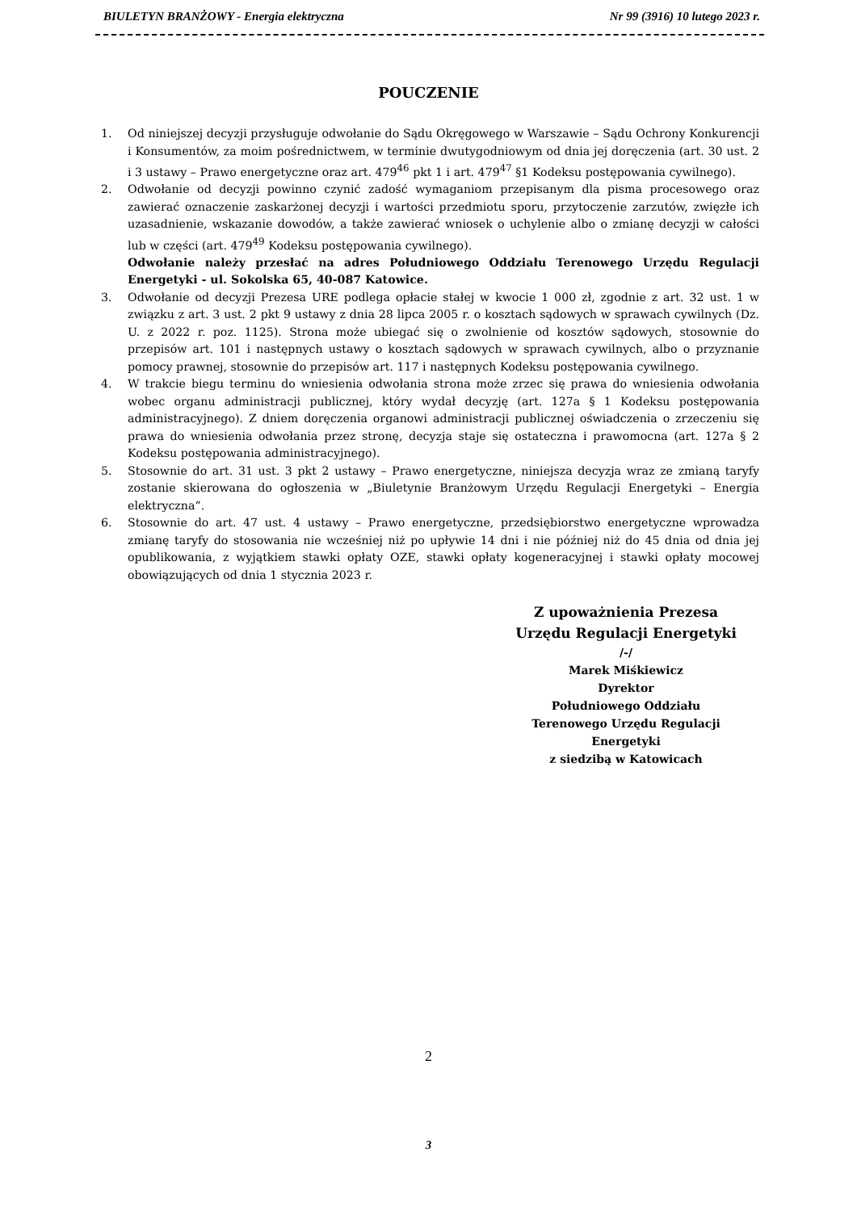BIULETYN BRANŻOWY - Energia elektryczna Nr 99 (3916) 10 lutego 2023 r.
POUCZENIE
1. Od niniejszej decyzji przysługuje odwołanie do Sądu Okręgowego w Warszawie – Sądu Ochrony Konkurencji i Konsumentów, za moim pośrednictwem, w terminie dwutygodniowym od dnia jej doręczenia (art. 30 ust. 2 i 3 ustawy – Prawo energetyczne oraz art. 479<sup>46</sup> pkt 1 i art. 479<sup>47</sup> §1 Kodeksu postępowania cywilnego).
2. Odwołanie od decyzji powinno czynić zadość wymaganiom przepisanym dla pisma procesowego oraz zawierać oznaczenie zaskarżonej decyzji i wartości przedmiotu sporu, przytoczenie zarzutów, zwięzłe ich uzasadnienie, wskazanie dowodów, a także zawierać wniosek o uchylenie albo o zmianę decyzji w całości lub w części (art. 479<sup>49</sup> Kodeksu postępowania cywilnego).
Odwołanie należy przesłać na adres Południowego Oddziału Terenowego Urzędu Regulacji Energetyki - ul. Sokolska 65, 40-087 Katowice.
3. Odwołanie od decyzji Prezesa URE podlega opłacie stałej w kwocie 1 000 zł, zgodnie z art. 32 ust. 1 w związku z art. 3 ust. 2 pkt 9 ustawy z dnia 28 lipca 2005 r. o kosztach sądowych w sprawach cywilnych (Dz. U. z 2022 r. poz. 1125). Strona może ubiegać się o zwolnienie od kosztów sądowych, stosownie do przepisów art. 101 i następnych ustawy o kosztach sądowych w sprawach cywilnych, albo o przyznanie pomocy prawnej, stosownie do przepisów art. 117 i następnych Kodeksu postępowania cywilnego.
4. W trakcie biegu terminu do wniesienia odwołania strona może zrzec się prawa do wniesienia odwołania wobec organu administracji publicznej, który wydał decyzję (art. 127a § 1 Kodeksu postępowania administracyjnego). Z dniem doręczenia organowi administracji publicznej oświadczenia o zrzeczeniu się prawa do wniesienia odwołania przez stronę, decyzja staje się ostateczna i prawomocna (art. 127a § 2 Kodeksu postępowania administracyjnego).
5. Stosownie do art. 31 ust. 3 pkt 2 ustawy – Prawo energetyczne, niniejsza decyzja wraz ze zmianą taryfy zostanie skierowana do ogłoszenia w „Biuletynie Branżowym Urzędu Regulacji Energetyki – Energia elektryczna”.
6. Stosownie do art. 47 ust. 4 ustawy – Prawo energetyczne, przedsiębiorstwo energetyczne wprowadza zmianę taryfy do stosowania nie wcześniej niż po upływie 14 dni i nie później niż do 45 dnia od dnia jej opublikowania, z wyjątkiem stawki opłaty OZE, stawki opłaty kogeneracyjnej i stawki opłaty mocowej obowiązujących od dnia 1 stycznia 2023 r.
Z upoważnienia Prezesa
Urzędu Regulacji Energetyki
/-/
Marek Miśkiewicz
Dyrektor
Południowego Oddziału
Terenowego Urzędu Regulacji
Energetyki
z siedzibą w Katowicach
2
3